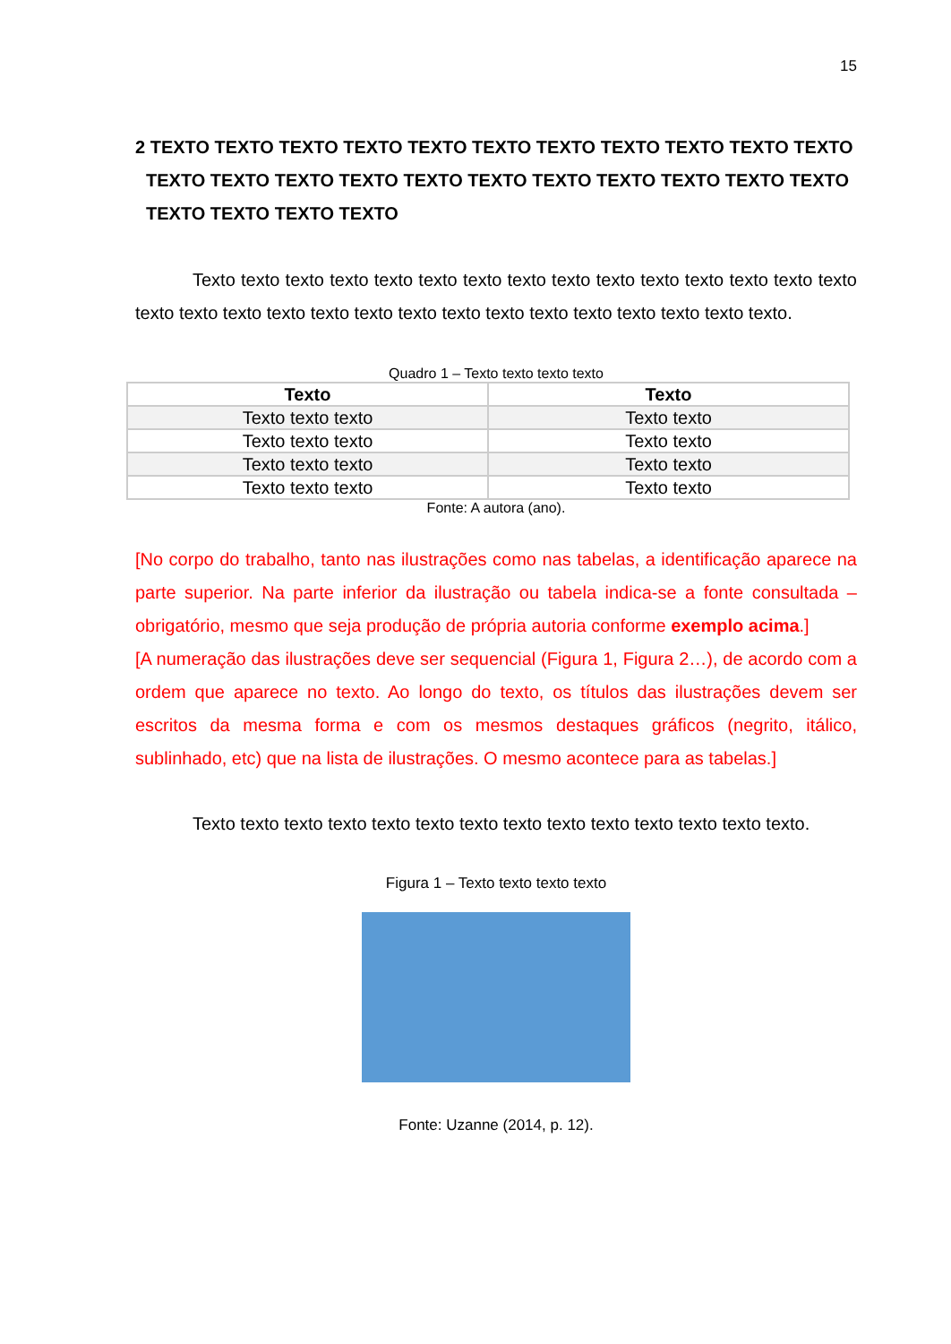15
2 TEXTO TEXTO TEXTO TEXTO TEXTO TEXTO TEXTO TEXTO TEXTO TEXTO TEXTO TEXTO TEXTO TEXTO TEXTO TEXTO TEXTO TEXTO TEXTO TEXTO TEXTO TEXTO TEXTO TEXTO TEXTO TEXTO
Texto texto texto texto texto texto texto texto texto texto texto texto texto texto texto texto texto texto texto texto texto texto texto texto texto texto texto texto texto texto.
Quadro 1 – Texto texto texto texto
| Texto | Texto |
| --- | --- |
| Texto texto texto | Texto texto |
| Texto texto texto | Texto texto |
| Texto texto texto | Texto texto |
| Texto texto texto | Texto texto |
Fonte: A autora (ano).
[No corpo do trabalho, tanto nas ilustrações como nas tabelas, a identificação aparece na parte superior. Na parte inferior da ilustração ou tabela indica-se a fonte consultada – obrigatório, mesmo que seja produção de própria autoria conforme exemplo acima.]
[A numeração das ilustrações deve ser sequencial (Figura 1, Figura 2…), de acordo com a ordem que aparece no texto. Ao longo do texto, os títulos das ilustrações devem ser escritos da mesma forma e com os mesmos destaques gráficos (negrito, itálico, sublinhado, etc) que na lista de ilustrações. O mesmo acontece para as tabelas.]
Texto texto texto texto texto texto texto texto texto texto texto texto texto texto.
Figura 1 – Texto texto texto texto
Fonte: Uzanne (2014, p. 12).